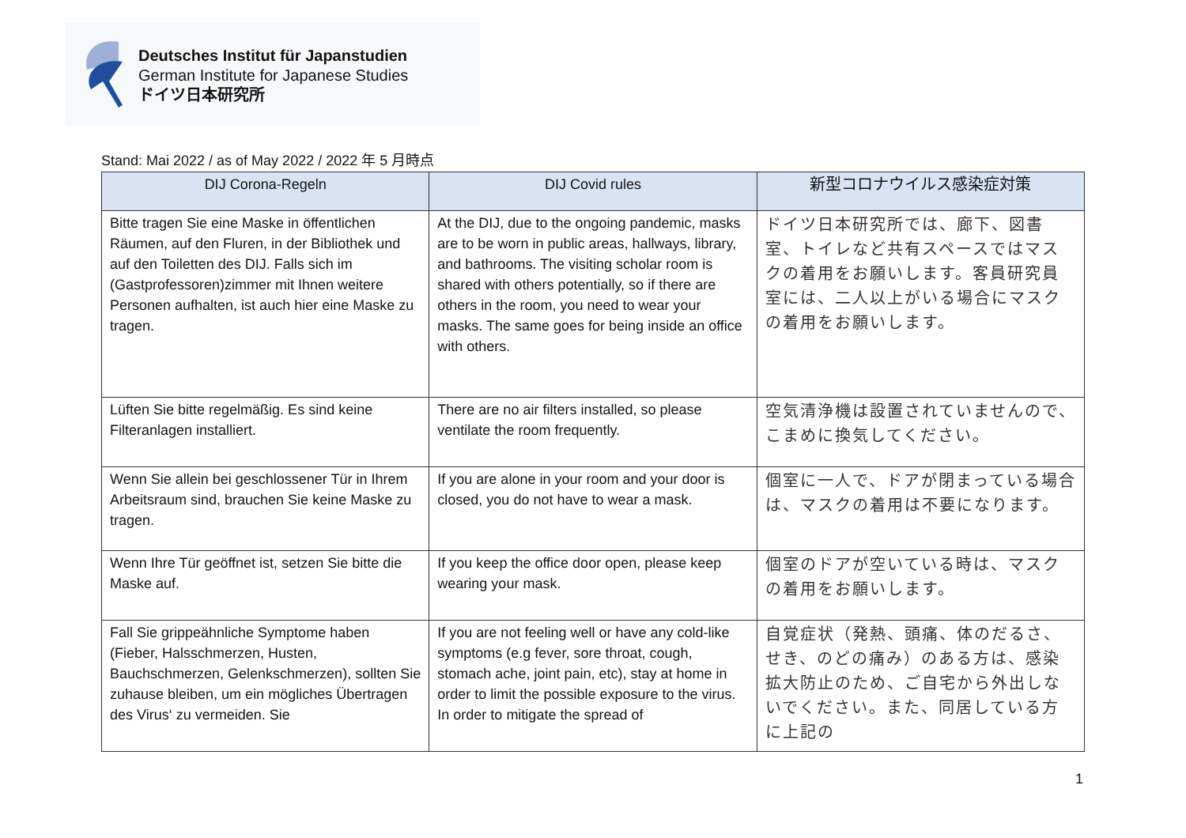Deutsches Institut für Japanstudien
German Institute for Japanese Studies
ドイツ日本研究所
Stand: Mai 2022 / as of May 2022 / 2022 年 5 月時点
| DIJ Corona-Regeln | DIJ Covid rules | 新型コロナウイルス感染症対策 |
| --- | --- | --- |
| Bitte tragen Sie eine Maske in öffentlichen Räumen, auf den Fluren, in der Bibliothek und auf den Toiletten des DIJ. Falls sich im (Gastprofessoren)zimmer mit Ihnen weitere Personen aufhalten, ist auch hier eine Maske zu tragen. | At the DIJ, due to the ongoing pandemic, masks are to be worn in public areas, hallways, library, and bathrooms. The visiting scholar room is shared with others potentially, so if there are others in the room, you need to wear your masks. The same goes for being inside an office with others. | ドイツ日本研究所では、廊下、図書室、トイレなど共有スペースではマスクの着用をお願いします。客員研究員室には、二人以上がいる場合にマスクの着用をお願いします。 |
| Lüften Sie bitte regelmäßig. Es sind keine Filteranlagen installiert. | There are no air filters installed, so please ventilate the room frequently. | 空気清浄機は設置されていませんので、こまめに換気してください。 |
| Wenn Sie allein bei geschlossener Tür in Ihrem Arbeitsraum sind, brauchen Sie keine Maske zu tragen. | If you are alone in your room and your door is closed, you do not have to wear a mask. | 個室に一人で、ドアが閉まっている場合は、マスクの着用は不要になります。 |
| Wenn Ihre Tür geöffnet ist, setzen Sie bitte die Maske auf. | If you keep the office door open, please keep wearing your mask. | 個室のドアが空いている時は、マスクの着用をお願いします。 |
| Fall Sie grippeähnliche Symptome haben (Fieber, Halsschmerzen, Husten, Bauchschmerzen, Gelenkschmerzen), sollten Sie zuhause bleiben, um ein mögliches Übertragen des Virus‘ zu vermeiden. Sie | If you are not feeling well or have any cold-like symptoms (e.g fever, sore throat, cough, stomach ache, joint pain, etc), stay at home in order to limit the possible exposure to the virus. In order to mitigate the spread of | 自覚症状（発熱、頭痛、体のだるさ、せき、のどの痛み）のある方は、感染拡大防止のため、ご自宅から外出しないでください。また、同居している方に上記の |
1